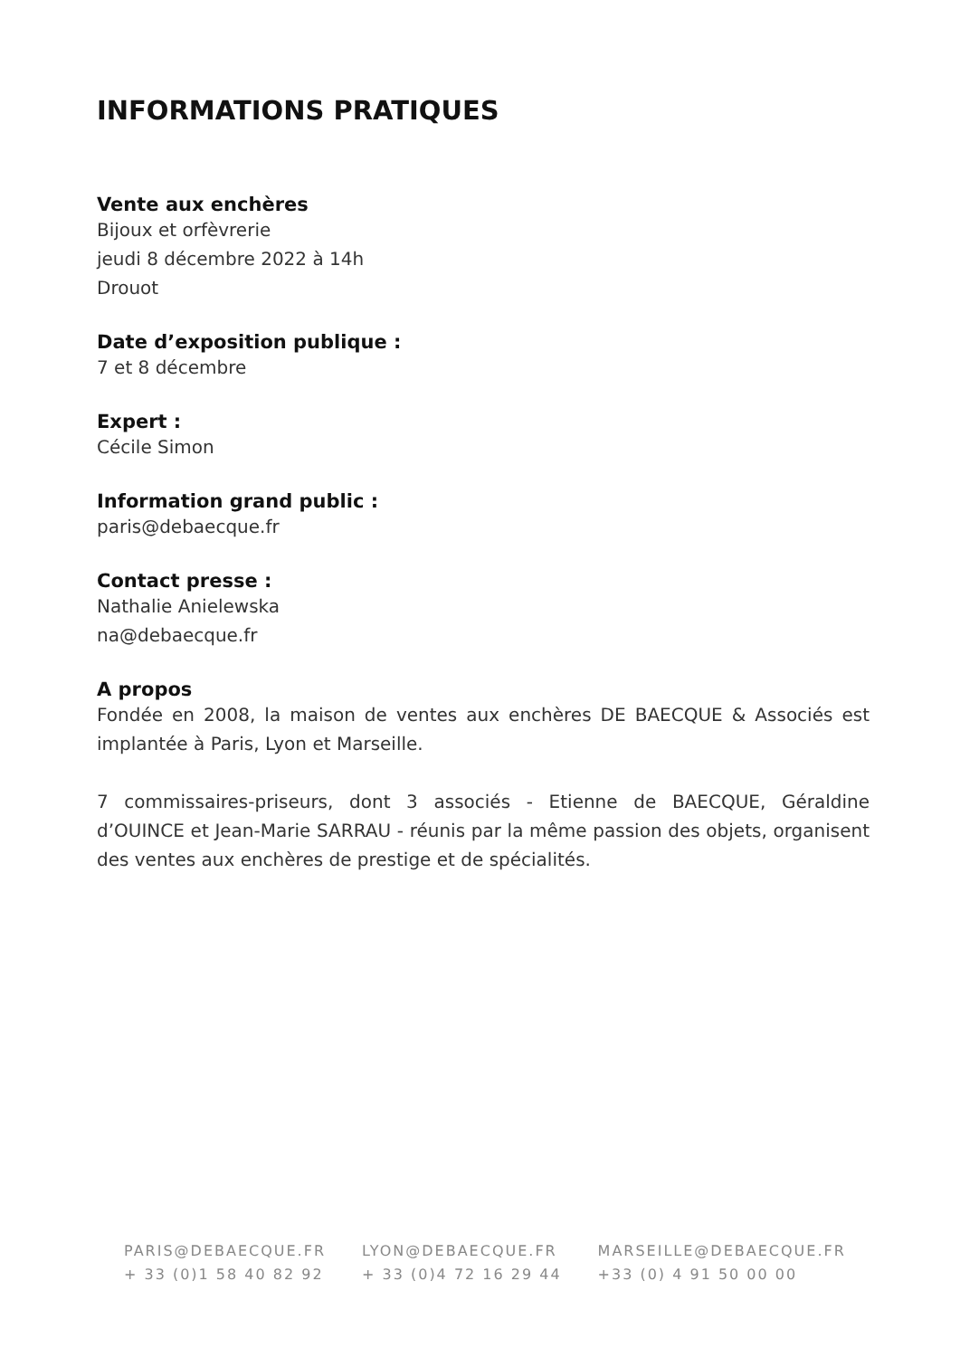INFORMATIONS PRATIQUES
Vente aux enchères
Bijoux et orfèvrerie
jeudi 8 décembre 2022 à 14h
Drouot
Date d’exposition publique :
7 et 8 décembre
Expert :
Cécile Simon
Information grand public :
paris@debaecque.fr
Contact presse :
Nathalie Anielewska
na@debaecque.fr
A propos
Fondée en 2008, la maison de ventes aux enchères DE BAECQUE & Associés est implantée à Paris, Lyon et Marseille.
7 commissaires-priseurs, dont 3 associés - Etienne de BAECQUE, Géraldine d’OUINCE et Jean-Marie SARRAU - réunis par la même passion des objets, organisent des ventes aux enchères de prestige et de spécialités.
PARIS@DEBAECQUE.FR
+ 33 (0)1 58 40 82 92
LYON@DEBAECQUE.FR
+ 33 (0)4 72 16 29 44
MARSEILLE@DEBAECQUE.FR
+33 (0) 4 91 50 00 00